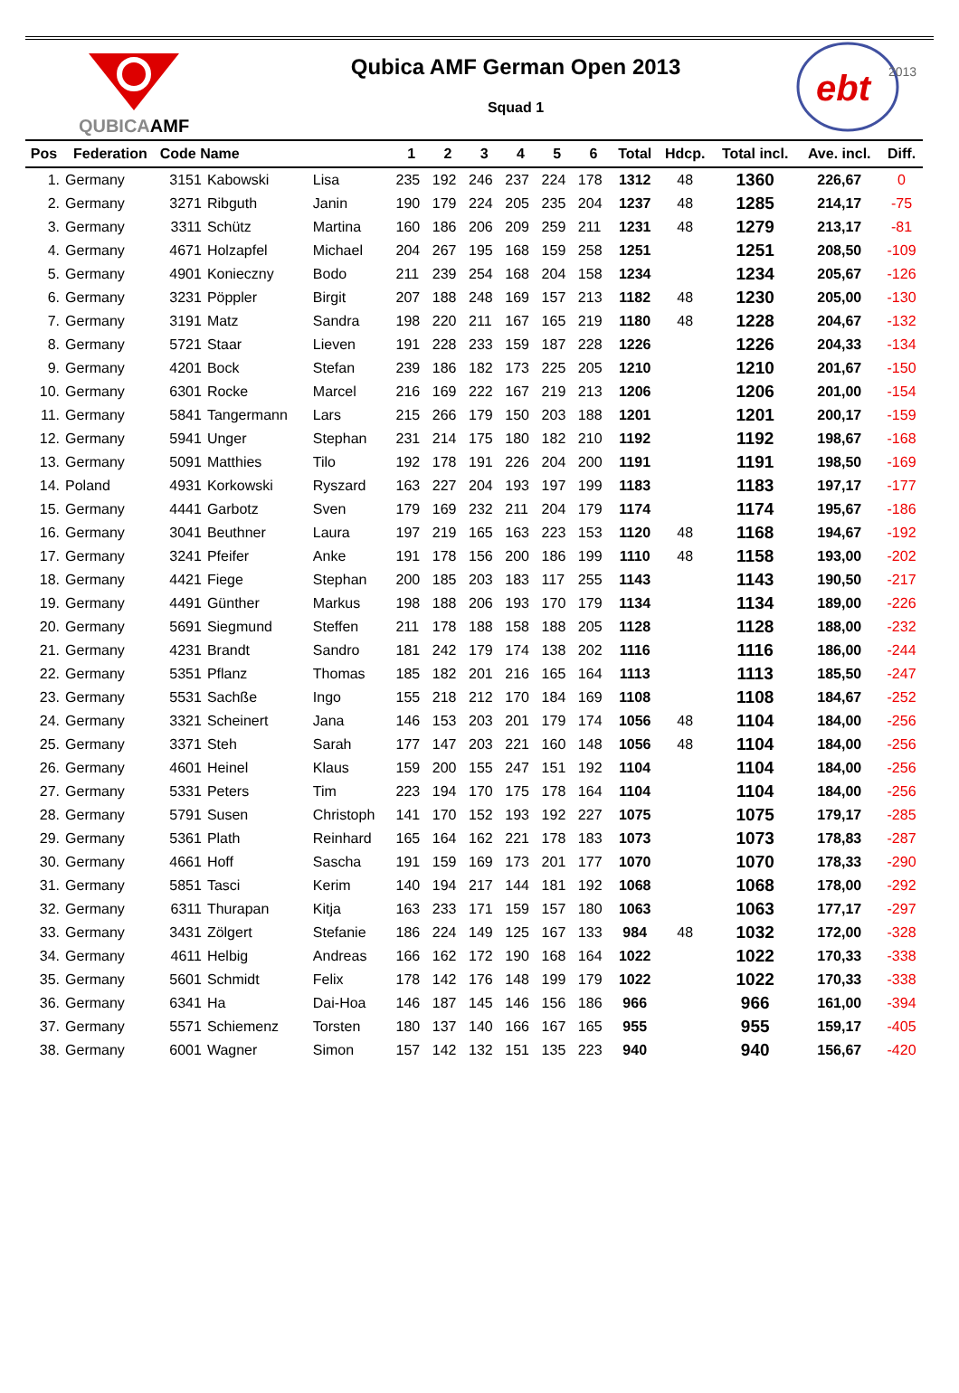QUBICAAMF
Qubica AMF German Open 2013
Squad 1
ebt
2013
| Pos | Federation | Code Name | | | 1 | 2 | 3 | 4 | 5 | 6 | Total | Hdcp. | Total incl. | Ave. incl. | Diff. |
| --- | --- | --- | --- | --- | --- | --- | --- | --- | --- | --- | --- | --- | --- | --- | --- |
| 1. | Germany | 3151 | Kabowski | Lisa | 235 | 192 | 246 | 237 | 224 | 178 | 1312 | 48 | 1360 | 226,67 | 0 |
| 2. | Germany | 3271 | Ribguth | Janin | 190 | 179 | 224 | 205 | 235 | 204 | 1237 | 48 | 1285 | 214,17 | -75 |
| 3. | Germany | 3311 | Schütz | Martina | 160 | 186 | 206 | 209 | 259 | 211 | 1231 | 48 | 1279 | 213,17 | -81 |
| 4. | Germany | 4671 | Holzapfel | Michael | 204 | 267 | 195 | 168 | 159 | 258 | 1251 | | 1251 | 208,50 | -109 |
| 5. | Germany | 4901 | Konieczny | Bodo | 211 | 239 | 254 | 168 | 204 | 158 | 1234 | | 1234 | 205,67 | -126 |
| 6. | Germany | 3231 | Pöppler | Birgit | 207 | 188 | 248 | 169 | 157 | 213 | 1182 | 48 | 1230 | 205,00 | -130 |
| 7. | Germany | 3191 | Matz | Sandra | 198 | 220 | 211 | 167 | 165 | 219 | 1180 | 48 | 1228 | 204,67 | -132 |
| 8. | Germany | 5721 | Staar | Lieven | 191 | 228 | 233 | 159 | 187 | 228 | 1226 | | 1226 | 204,33 | -134 |
| 9. | Germany | 4201 | Bock | Stefan | 239 | 186 | 182 | 173 | 225 | 205 | 1210 | | 1210 | 201,67 | -150 |
| 10. | Germany | 6301 | Rocke | Marcel | 216 | 169 | 222 | 167 | 219 | 213 | 1206 | | 1206 | 201,00 | -154 |
| 11. | Germany | 5841 | Tangermann | Lars | 215 | 266 | 179 | 150 | 203 | 188 | 1201 | | 1201 | 200,17 | -159 |
| 12. | Germany | 5941 | Unger | Stephan | 231 | 214 | 175 | 180 | 182 | 210 | 1192 | | 1192 | 198,67 | -168 |
| 13. | Germany | 5091 | Matthies | Tilo | 192 | 178 | 191 | 226 | 204 | 200 | 1191 | | 1191 | 198,50 | -169 |
| 14. | Poland | 4931 | Korkowski | Ryszard | 163 | 227 | 204 | 193 | 197 | 199 | 1183 | | 1183 | 197,17 | -177 |
| 15. | Germany | 4441 | Garbotz | Sven | 179 | 169 | 232 | 211 | 204 | 179 | 1174 | | 1174 | 195,67 | -186 |
| 16. | Germany | 3041 | Beuthner | Laura | 197 | 219 | 165 | 163 | 223 | 153 | 1120 | 48 | 1168 | 194,67 | -192 |
| 17. | Germany | 3241 | Pfeifer | Anke | 191 | 178 | 156 | 200 | 186 | 199 | 1110 | 48 | 1158 | 193,00 | -202 |
| 18. | Germany | 4421 | Fiege | Stephan | 200 | 185 | 203 | 183 | 117 | 255 | 1143 | | 1143 | 190,50 | -217 |
| 19. | Germany | 4491 | Günther | Markus | 198 | 188 | 206 | 193 | 170 | 179 | 1134 | | 1134 | 189,00 | -226 |
| 20. | Germany | 5691 | Siegmund | Steffen | 211 | 178 | 188 | 158 | 188 | 205 | 1128 | | 1128 | 188,00 | -232 |
| 21. | Germany | 4231 | Brandt | Sandro | 181 | 242 | 179 | 174 | 138 | 202 | 1116 | | 1116 | 186,00 | -244 |
| 22. | Germany | 5351 | Pflanz | Thomas | 185 | 182 | 201 | 216 | 165 | 164 | 1113 | | 1113 | 185,50 | -247 |
| 23. | Germany | 5531 | Sachße | Ingo | 155 | 218 | 212 | 170 | 184 | 169 | 1108 | | 1108 | 184,67 | -252 |
| 24. | Germany | 3321 | Scheinert | Jana | 146 | 153 | 203 | 201 | 179 | 174 | 1056 | 48 | 1104 | 184,00 | -256 |
| 25. | Germany | 3371 | Steh | Sarah | 177 | 147 | 203 | 221 | 160 | 148 | 1056 | 48 | 1104 | 184,00 | -256 |
| 26. | Germany | 4601 | Heinel | Klaus | 159 | 200 | 155 | 247 | 151 | 192 | 1104 | | 1104 | 184,00 | -256 |
| 27. | Germany | 5331 | Peters | Tim | 223 | 194 | 170 | 175 | 178 | 164 | 1104 | | 1104 | 184,00 | -256 |
| 28. | Germany | 5791 | Susen | Christoph | 141 | 170 | 152 | 193 | 192 | 227 | 1075 | | 1075 | 179,17 | -285 |
| 29. | Germany | 5361 | Plath | Reinhard | 165 | 164 | 162 | 221 | 178 | 183 | 1073 | | 1073 | 178,83 | -287 |
| 30. | Germany | 4661 | Hoff | Sascha | 191 | 159 | 169 | 173 | 201 | 177 | 1070 | | 1070 | 178,33 | -290 |
| 31. | Germany | 5851 | Tasci | Kerim | 140 | 194 | 217 | 144 | 181 | 192 | 1068 | | 1068 | 178,00 | -292 |
| 32. | Germany | 6311 | Thurapan | Kitja | 163 | 233 | 171 | 159 | 157 | 180 | 1063 | | 1063 | 177,17 | -297 |
| 33. | Germany | 3431 | Zölgert | Stefanie | 186 | 224 | 149 | 125 | 167 | 133 | 984 | 48 | 1032 | 172,00 | -328 |
| 34. | Germany | 4611 | Helbig | Andreas | 166 | 162 | 172 | 190 | 168 | 164 | 1022 | | 1022 | 170,33 | -338 |
| 35. | Germany | 5601 | Schmidt | Felix | 178 | 142 | 176 | 148 | 199 | 179 | 1022 | | 1022 | 170,33 | -338 |
| 36. | Germany | 6341 | Ha | Dai-Hoa | 146 | 187 | 145 | 146 | 156 | 186 | 966 | | 966 | 161,00 | -394 |
| 37. | Germany | 5571 | Schiemenz | Torsten | 180 | 137 | 140 | 166 | 167 | 165 | 955 | | 955 | 159,17 | -405 |
| 38. | Germany | 6001 | Wagner | Simon | 157 | 142 | 132 | 151 | 135 | 223 | 940 | | 940 | 156,67 | -420 |